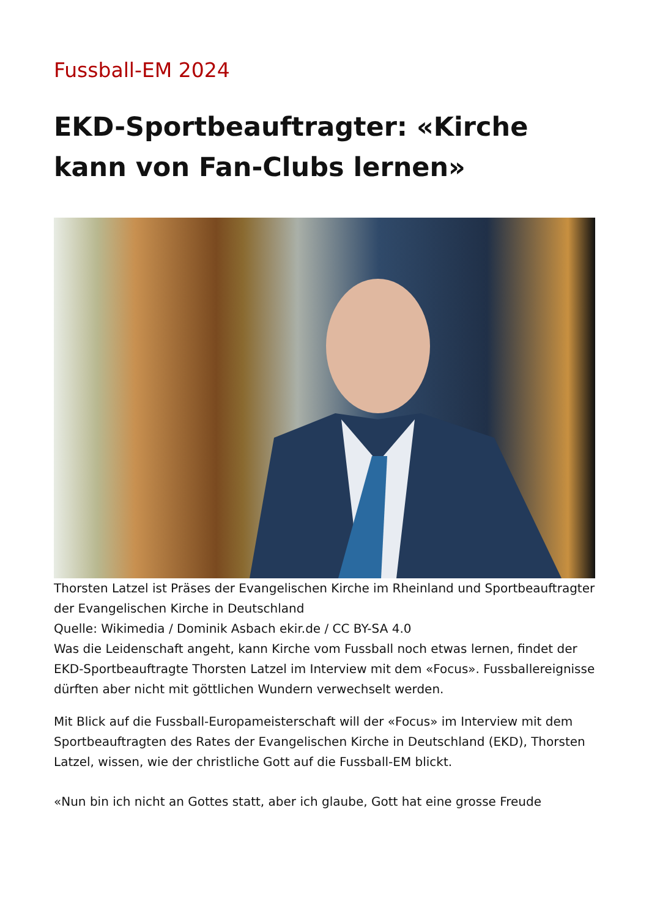Fussball-EM 2024
EKD-Sportbeauftragter: «Kirche kann von Fan-Clubs lernen»
Thorsten Latzel ist Präses der Evangelischen Kirche im Rheinland und Sportbeauftragter der Evangelischen Kirche in Deutschland
Quelle: Wikimedia / Dominik Asbach ekir.de / CC BY-SA 4.0
Was die Leidenschaft angeht, kann Kirche vom Fussball noch etwas lernen, findet der EKD-Sportbeauftragte Thorsten Latzel im Interview mit dem «Focus». Fussballereignisse dürften aber nicht mit göttlichen Wundern verwechselt werden.
Mit Blick auf die Fussball-Europameisterschaft will der «Focus» im Interview mit dem Sportbeauftragten des Rates der Evangelischen Kirche in Deutschland (EKD), Thorsten Latzel, wissen, wie der christliche Gott auf die Fussball-EM blickt.
«Nun bin ich nicht an Gottes statt, aber ich glaube, Gott hat eine grosse Freude